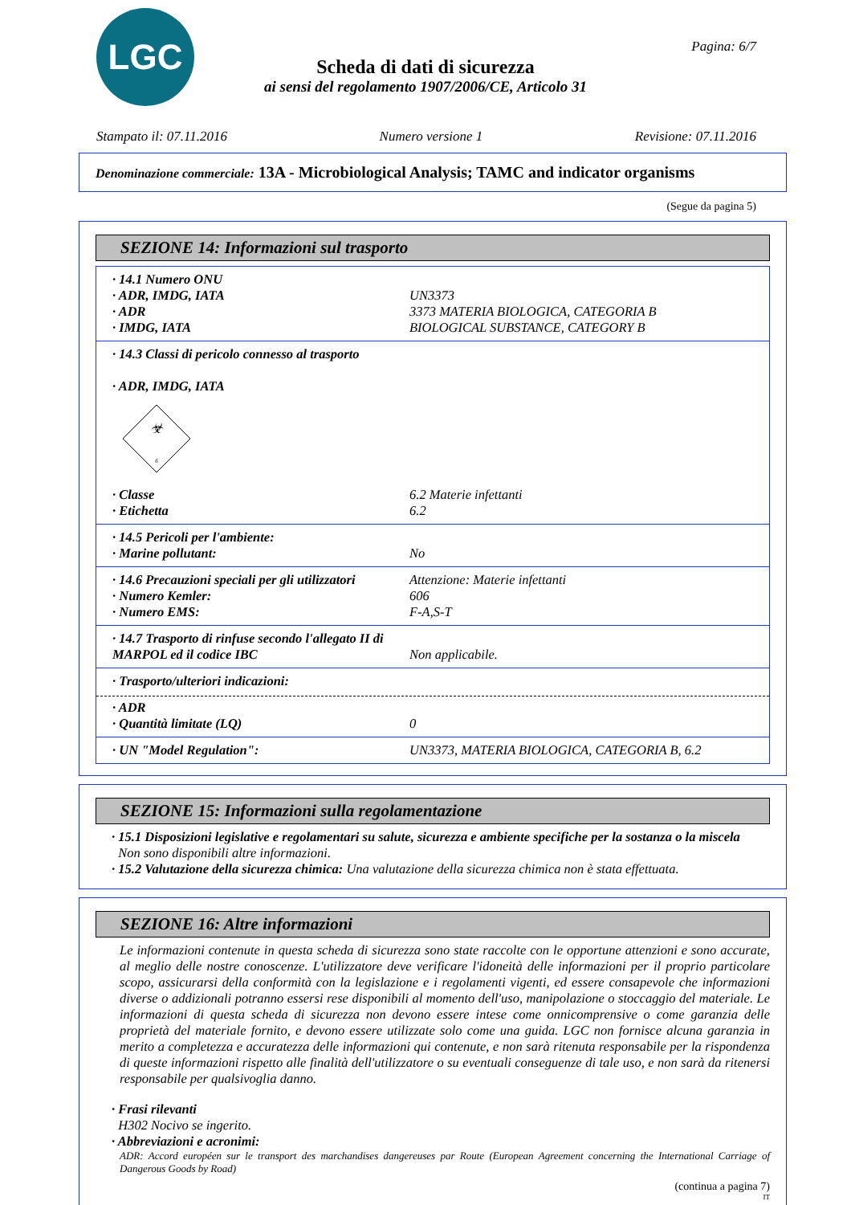LGC Pagina: 6/7
Scheda di dati di sicurezza
ai sensi del regolamento 1907/2006/CE, Articolo 31
Stampato il: 07.11.2016 Numero versione 1 Revisione: 07.11.2016
Denominazione commerciale: 13A - Microbiological Analysis; TAMC and indicator organisms
(Segue da pagina 5)
SEZIONE 14: Informazioni sul trasporto
· 14.1 Numero ONU
· ADR, IMDG, IATA UN3373
· ADR 3373 MATERIA BIOLOGICA, CATEGORIA B
· IMDG, IATA BIOLOGICAL SUBSTANCE, CATEGORY B
· 14.3 Classi di pericolo connesso al trasporto
· ADR, IMDG, IATA
☣
6
· Classe 6.2 Materie infettanti
· Etichetta 6.2
· 14.5 Pericoli per l'ambiente:
· Marine pollutant: No
· 14.6 Precauzioni speciali per gli utilizzatori Attenzione: Materie infettanti
· Numero Kemler: 606
· Numero EMS: F-A,S-T
· 14.7 Trasporto di rinfuse secondo l'allegato II di MARPOL ed il codice IBC Non applicabile.
· Trasporto/ulteriori indicazioni:
· ADR
· Quantità limitate (LQ) 0
· UN "Model Regulation": UN3373, MATERIA BIOLOGICA, CATEGORIA B, 6.2
SEZIONE 15: Informazioni sulla regolamentazione
· 15.1 Disposizioni legislative e regolamentari su salute, sicurezza e ambiente specifiche per la sostanza o la miscela
Non sono disponibili altre informazioni.
· 15.2 Valutazione della sicurezza chimica: Una valutazione della sicurezza chimica non è stata effettuata.
SEZIONE 16: Altre informazioni
Le informazioni contenute in questa scheda di sicurezza sono state raccolte con le opportune attenzioni e sono accurate, al meglio delle nostre conoscenze. L'utilizzatore deve verificare l'idoneità delle informazioni per il proprio particolare scopo, assicurarsi della conformità con la legislazione e i regolamenti vigenti, ed essere consapevole che informazioni diverse o addizionali potranno essersi rese disponibili al momento dell'uso, manipolazione o stoccaggio del materiale. Le informazioni di questa scheda di sicurezza non devono essere intese come onnicomprensive o come garanzia delle proprietà del materiale fornito, e devono essere utilizzate solo come una guida. LGC non fornisce alcuna garanzia in merito a completezza e accuratezza delle informazioni qui contenute, e non sarà ritenuta responsabile per la rispondenza di queste informazioni rispetto alle finalità dell'utilizzatore o su eventuali conseguenze di tale uso, e non sarà da ritenersi responsabile per qualsivoglia danno.
· Frasi rilevanti
H302 Nocivo se ingerito.
· Abbreviazioni e acronimi:
ADR: Accord européen sur le transport des marchandises dangereuses par Route (European Agreement concerning the International Carriage of Dangerous Goods by Road)
(continua a pagina 7)
IT